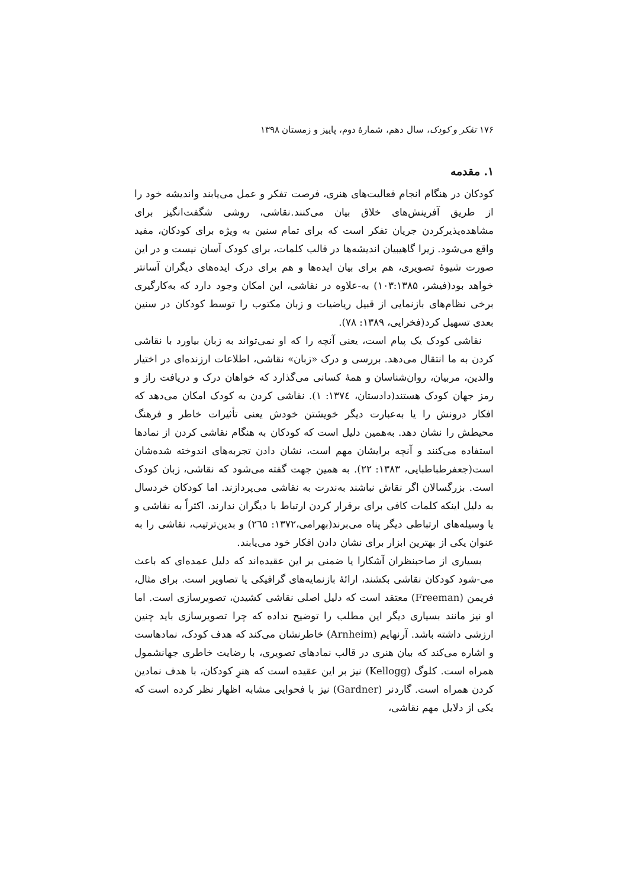۱۷۶ تفکر و کودک، سال دهم، شمارهٔ دوم، پاییز و زمستان ۱۳۹۸
۱. مقدمه
کودکان در هنگام انجام فعالیت‌های هنری، فرصت تفکر و عمل می‌یابند واندیشه خود را از طریق آفرینش‌های خلاق بیان می‌کنند.نقاشی، روشی شگفت‌انگیز برای مشاهده‌پذیرکردن جریان تفکر است که برای تمام سنین به ویژه برای کودکان، مفید واقع می‌شود. زیرا گاهیبیان اندیشه‌ها در قالب کلمات، برای کودک آسان نیست و در این صورت شیوهٔ تصویری، هم برای بیان ایده‌ها و هم برای درک ایده‌های دیگران آسانتر خواهد بود(فیشر، ۱۰۳:۱۳۸۵) به-علاوه در نقاشی، این امکان وجود دارد که به‌کارگیری برخی نظام‌های بازنمایی از قبیل ریاضیات و زبان مکتوب را توسط کودکان در سنین بعدی تسهیل کرد(فخرایی، ۱۳۸۹: ۷۸).
نقاشی کودک یک پیام است، یعنی آنچه را که او نمی‌تواند به زبان بیاورد با نقاشی کردن به ما انتقال می‌دهد. بررسی و درک «زبان» نقاشی، اطلاعات ارزنده‌ای در اختیار والدین، مربیان، روان‌شناسان و همهٔ کسانی می‌گذارد که خواهان درک و دریافت راز و رمز جهان کودک هستند(دادستان، ۱۳۷٤: ۱). نقاشی کردن به کودک امکان می‌دهد که افکار درونش را یا به‌عبارت دیگر خویشتن خودش یعنی تأثیرات خاطر و فرهنگ محیطش را نشان دهد. به‌همین دلیل است که کودکان به هنگام نقاشی کردن از نمادها استفاده می‌کنند و آنچه برایشان مهم است، نشان دادن تجربه‌های اندوخته شده‌شان است(جعفرطباطبایی، ۱۳۸۳: ۲۲). به همین جهت گفته می‌شود که نقاشی، زبان کودک است. بزرگسالان اگر نقاش نباشند به‌ندرت به نقاشی می‌پردازند. اما کودکان خردسال به دلیل اینکه کلمات کافی برای برقرار کردن ارتباط با دیگران ندارند، اکثراً به نقاشی و یا وسیله‌های ارتباطی دیگر پناه می‌برند(بهرامی،۱۳۷۲: ۲٦۵) و بدین‌ترتیب، نقاشی را به عنوان یکی از بهترین ابزار برای نشان دادن افکار خود می‌یابند.
بسیاری از صاحبنظران آشکارا یا ضمنی بر این عقیده‌اند که دلیل عمده‌ای که باعث می-شود کودکان نقاشی بکشند، ارائهٔ بازنمایه‌های گرافیکی یا تصاویر است. برای مثال، فریمن (Freeman) معتقد است که دلیل اصلی نقاشی کشیدن، تصویرسازی است. اما او نیز مانند بسیاری دیگر این مطلب را توضیح نداده که چرا تصویرسازی باید چنین ارزشی داشته باشد. آرنهایم (Arnheim) خاطرنشان می‌کند که هدف کودک، نمادهاست و اشاره می‌کند که بیان هنری در قالب نمادهای تصویری، با رضایت خاطری جهانشمول همراه است. کلوگ (Kellogg) نیز بر این عقیده است که هنرِ کودکان، با هدف نمادین کردن همراه است. گاردنر (Gardner) نیز با فحوایی مشابه اظهار نظر کرده است که یکی از دلایل مهم نقاشی،